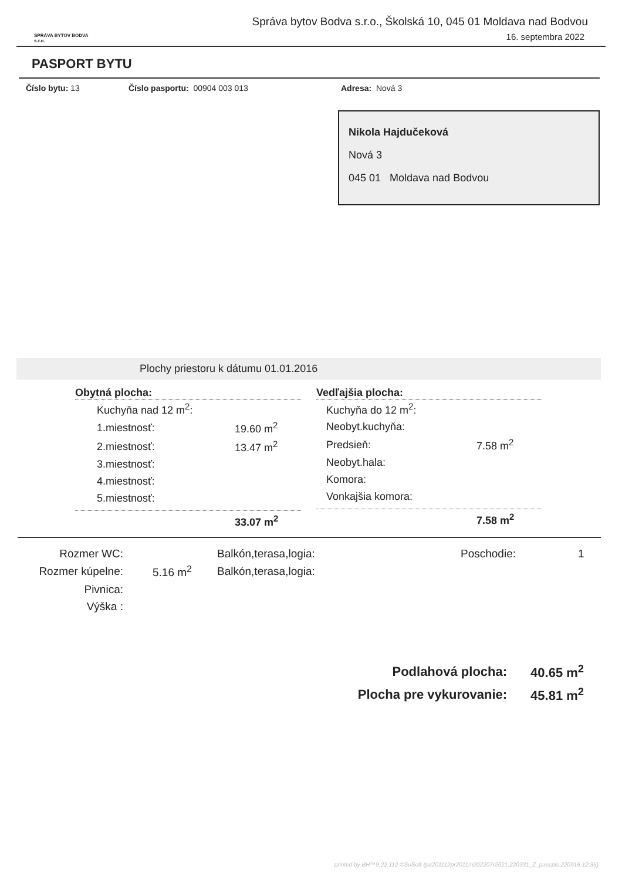SPRÁVA BYTOV BODVA s.r.o.
Správa bytov Bodva s.r.o., Školská 10, 045 01 Moldava nad Bodvou
16. septembra 2022
PASPORT BYTU
Číslo bytu: 13 Číslo pasportu: 00904 003 013 Adresa: Nová 3
Nikola Hajdučeková
Nová 3
045 01 Moldava nad Bodvou
Plochy priestoru k dátumu 01.01.2016
Obytná plocha:
| Kuchyňa nad 12 m<sup>2</sup>: | |
| 1.miestnosť: | 19.60 m<sup>2</sup> |
| 2.miestnosť: | 13.47 m<sup>2</sup> |
| 3.miestnosť: | |
| 4.miestnosť: | |
| 5.miestnosť: | |
33.07 m<sup>2</sup>
Vedľajšia plocha:
| Kuchyňa do 12 m<sup>2</sup>: | |
| Neobyt.kuchyňa: | |
| Predsieň: | 7.58 m<sup>2</sup> |
| Neobyt.hala: | |
| Komora: | |
| Vonkajšia komora: | |
7.58 m<sup>2</sup>
| Rozmer WC: | | Balkón,terasa,logia: | Poschodie: | 1 |
| Rozmer kúpelne: | 5.16 m<sup>2</sup> | Balkón,terasa,logia: | | |
| Pivnica: | | | | |
| Výška : | | | | |
| Podlahová plocha: | 40.65 m<sup>2</sup> |
| Plocha pre vykurovanie: | 45.81 m<sup>2</sup> |
printed by BH™9.22.112 ©SuSoft (pu201112pr2011m202207r2021.220331_Z_pascpls.220916.12:35)